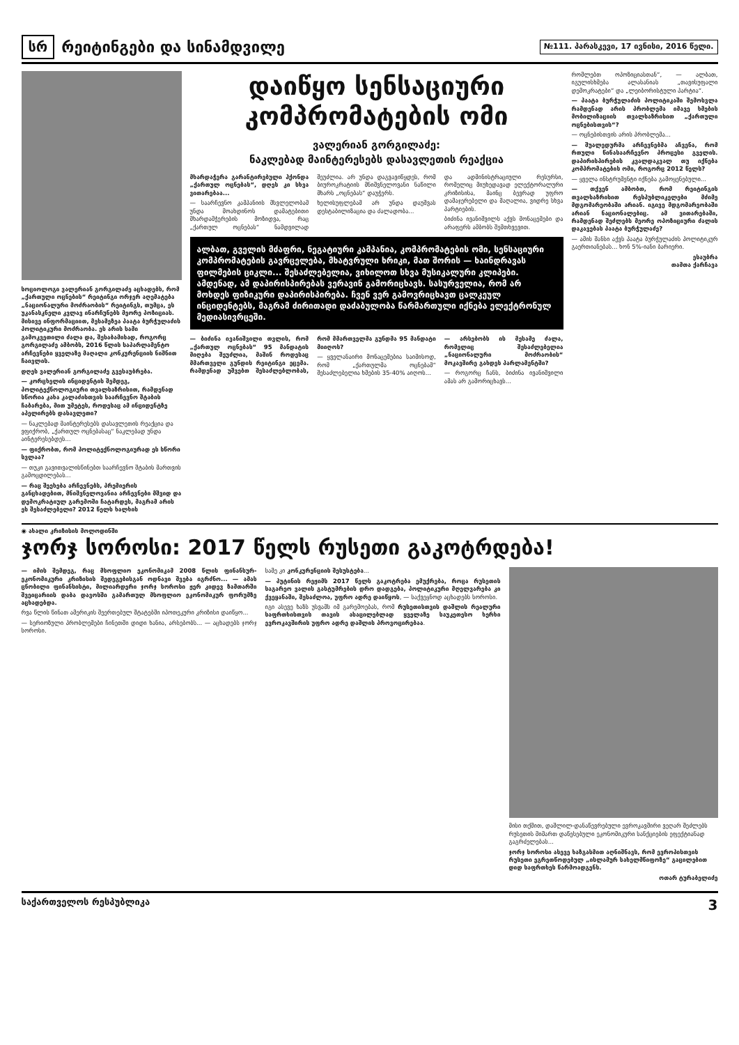სრ რეიტინგები და სინამდვილე №111. პარასკევი, 17 ივნისი, 2016 წელი.
სოციოლოგი ვალერიან გორგილაძე აცხადებს, რომ „ქართული ოცნების“ რეიტინგი ორჯერ აღემატება „ნაციონალური მოძრაობის“ რეიტინგს, თუმცა, ეს უკანასკნელი კვლავ ინარჩუნებს მეორე პოზიციას. მისივე ინფორმაციით, მესამეზეა პაატა ბურჭულაძის პოლიტიკური მოძრაობა. ეს არის სამი გამოკვეთილი ძალა და, შესაბამისად, როგორც გორგილაძე ამბობს, 2016 წლის საპარლამენტო არჩევნები ყველაზე მაღალი კონკურენციის ნიშნით ჩაივლის.
დღეს ვალერიან გორგილაძე გვესაუბრება.
— კორცხელის ინციდენტის შემდეგ, პოლიტექნოლოგიური თვალსაზრისით, რამდენად სწორია კახა კალაძისთვის საარჩევნო შტაბის ჩაბარება, მით უმეტეს, როდესაც ამ ინციდენტზე აპელირებს დასავლეთი?
— ნაკლებად მაინტერესებს დასავლეთის რეაქცია და ვფიქრობ, „ქართულ ოცნებასაც“ ნაკლებად უნდა აინტერესებდეს...
— ფიქრობთ, რომ პოლიტექნოლოგიურად ეს სწორი სვლაა?
— თუკი გავითვალისწინებთ საარჩევნო შტაბის მართვის გამოცდილებას...
— რაც შეეხება არჩევნებს, პრემიერის განცხადებით, მნიშვნელოვანია არჩევნები მშვიდ და დემოკრატიულ გარემოში ჩატარდეს, მაგრამ არის ეს შესაძლებელი? 2012 წელს ხალხის
დაიწყო სენსაციური კომპრომატების ომი
ვალერიან გორგილაძე:
ნაკლებად მაინტერესებს დასავლეთის რეაქცია
მხარდაჭერა გარანტირებული ჰქონდა „ქართულ ოცნებას“, დღეს კი სხვა ვითარებაა...
— საარჩევნო კამპანიის მსვლელობამ უნდა მოახდინოს დამატებითი მხარდამჭერების მოზიდვა, რაც „ქართულ ოცნებას“ ნამდვილად შეუძლია. არ უნდა დაგვავიწყდეს, რომ ბიუროკრატიის მნიშვნელოვანი ნაწილი მხარს „ოცნებას“ დაუჭერს.
ხელისუფლებამ არ უნდა დაუშვას დესტაბილიზაცია და ძალადობა...
და ადმინისტრაციული რესურსი, რომელიც მიუხედავად ელექტორალური კრიზისისა, მაინც ბევრად უფრო დამაჯერებელი და მაღალია, ვიდრე სხვა პარტიების.
ბიძინა ივანიშვილს აქვს მონაცემები და არაფერს ამბობს შემთხვევით.
ალბათ, გველის მძაფრი, ნეგატიური კამპანია, კომპრომატების ომი, სენსაციური კომპრომატების გავრცელება, მხატვრული ხრიკი, მათ შორის — ხაინდრავას ფილმების ციკლი... შესაძლებელია, ვიხილოთ სხვა მუსიკალური კლიპები. ამდენად, ამ დაპირისპირებას ვერავინ გამორიცხავს. სასურველია, რომ არ მოხდეს ფიზიკური დაპირისპირება. ჩვენ ვერ გამოვრიცხავთ ცალკეულ ინციდენტებს, მაგრამ ძირითადი დაძაბულობა წარმართული იქნება ელექტრონულ მედიასივრცეში.
— ბიძინა ივანიშვილი თვლის, რომ „ქართულ ოცნებას“ 95 მანდატის მიღება შეუძლია, მაშინ როდესაც მმართველი გუნდის რეიტინგი ეცემა. რამდენად უშვებთ შესაძლებლობას, რომ მმართველმა გუნდმა 95 მანდატი მიიღოს?
— ყველანაირი მონაცემებია საიმისოდ, რომ „ქართულმა ოცნებამ“ შესაძლებელია ხმების 35-40% აიღოს...
— არსებობს ის მესამე ძალა, რომელიც შესაძლებელია „ნაციონალური მოძრაობის“ მოკავშირე გახდეს პარლამენტში?
— როგორც ჩანს, ბიძინა ივანიშვილი ამას არ გამორიცხავს...
რომლებთ ოპოზიციასთან“, — ალბათ, იგულისხმება ალასანიას „თავისუფალი დემოკრატები“ და „ლეიბორისტული პარტია“.
— პაატა ბურჭულაძის პოლიტიკაში შემოსვლა რამდენად არის პრობლემა იმავე ხმების მობილიზაციის თვალსაზრისით „ქართული ოცნებისთვის“?
— ოცნებისთვის არის პრობლემა...
— შუალედურმა არჩევნებმა აჩვენა, რომ რთული წინასაარჩევნო პროცესი გველის. დაპირისპირების კვალდაკვალ თუ იქნება კომპრომატების ომი, როგორც 2012 წელს?
— ყველა ინსტრუმენტი იქნება გამოყენებული...
— თქვენ ამბობთ, რომ რეიტინგის თვალსაზრისით რესპუბლიკელები მძიმე მდგომარეობაში არიან. იგივე მდგომარეობაში არიან ნაციონალებიც. ამ ვითარებაში, რამდენად შეძლებს მეორე ოპოზიციური ძალის დაკავებას პაატა ბურჭულაძე?
— ამის შანსი აქვს პაატა ბურჭულაძის პოლიტიკურ გაერთიანებას... ხონ 5%-იანი ბარიერი.
ესაუბრა
თამთა ქარჩავა
◉ ახალი კრიზისის მოლოდინში
ჯორჯ სოროსი: 2017 წელს რუსეთი გაკოტრდება!
— იმის შემდეგ, რაც მსოფლიო ეკონომიკამ 2008 წლის ფინანსურ-ეკონომიკური კრიზისის შედეგებისგან ოდნავი შვება იგრძნო... — ამას ცნობილი ფინანსისტი, მილიარდერი ჯორჯ სოროსი ჟერ კიდევ ზამთარში შვეიცარიის დაბა დავოსში გამართულ მსოფლიო ეკონომიკურ ფორუმზე აცხადებდა.
რვა წლის წინათ ამერიკის შეერთებულ შტატებში იპოთეკური კრიზისი დაიწყო...
— სერიოზული პრობლემები ჩინეთში დიდი ხანია, არსებობს... — აცხადებს ჯორჯ სოროსი.
სამე კი კონკურენციის შესუსტება...
— პუტინის რეჟიმს 2017 წელს გაკოტრება ემუქრება, როცა რუსეთის საგარეო ვალის გასტუმრების დრო დადგება, პოლიტიკური მღელვარება კი ქვეყანაში, შესაძლოა, უფრო ადრე დაიწყოს, — საქვეყნოდ აცხადებს სოროსი.
იგი ასევე ხაზს უსვამს იმ გარემოებას, რომ რუსეთისთვის დაშლის რეალური საფრთხისთვის თავის ასაცილებლად ყველაზე საუკეთესო ხერხი ევროკავშირის უფრო ადრე დაშლის პროვოცირებაა.
მისი თქმით, დაშლილ-დანაწევრებული ევროკავშირი ვეღარ შეძლებს რუსეთის მიმართ დაწესებული ეკონომიკური სანქციების ეფექტიანად გაგრძელებას...
ჯორჯ სოროსი ასევე ხაზგასმით აღნიშნავს, რომ ევროპისთვის რუსეთი ეგრეთწოდებულ „ისლამურ სახელმწიფოზე“ გაცილებით დიდ საფრთხეს წარმოადგენს.
ოთარ ტურაბელიძე
საქართველოს რესპუბლიკა 3